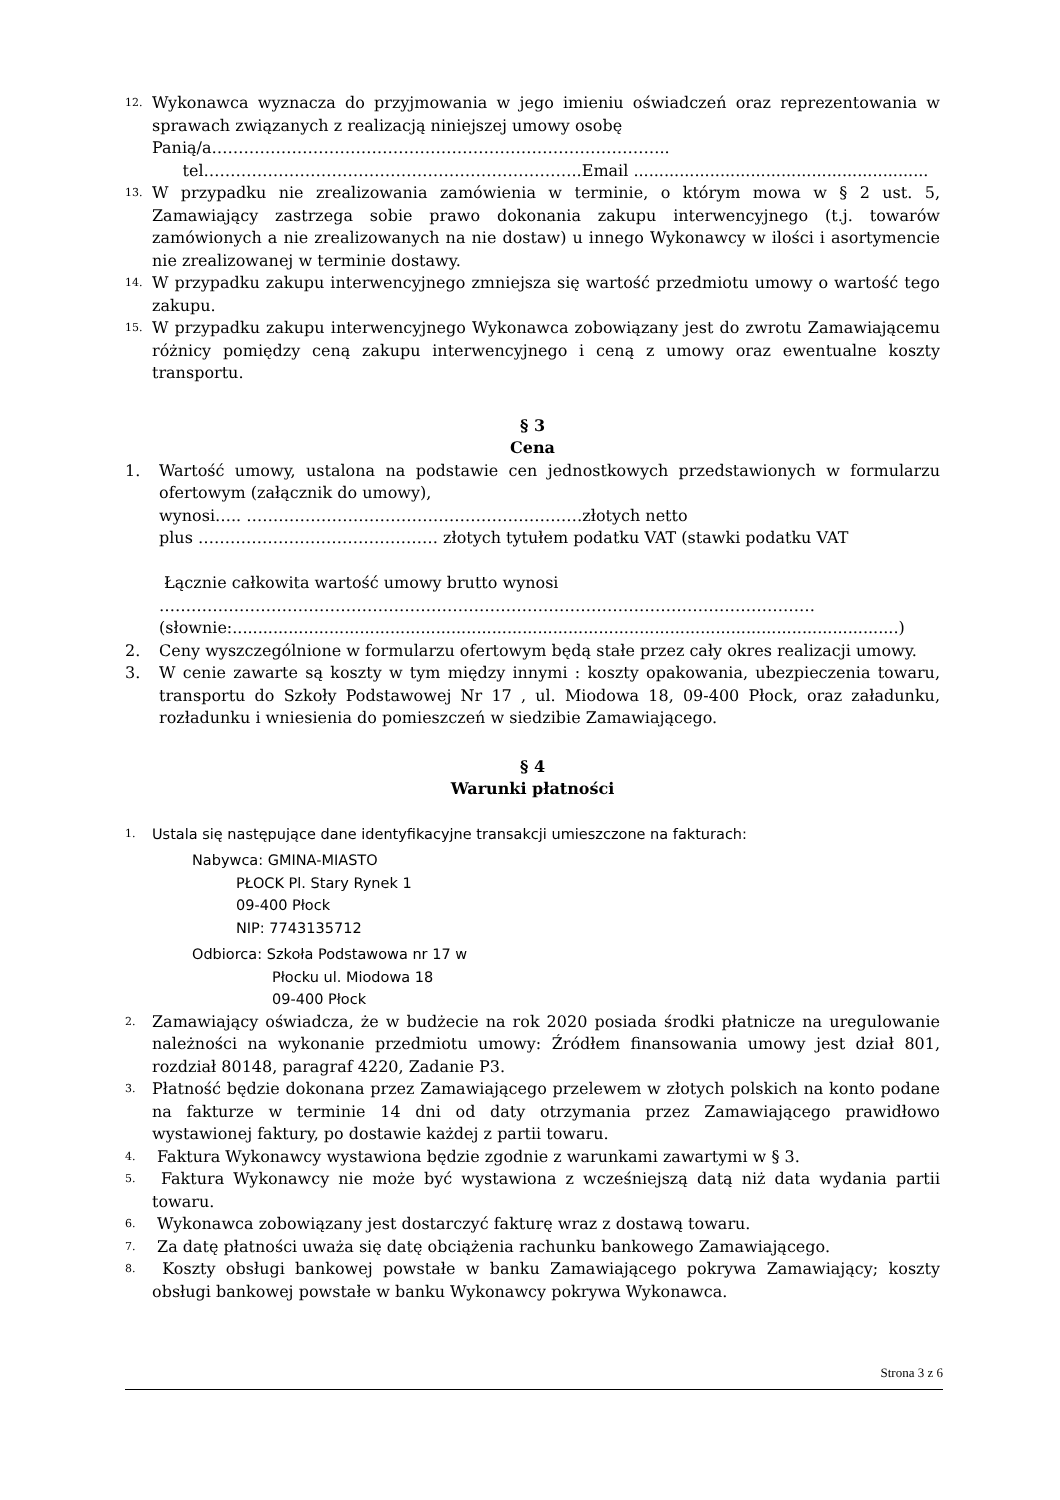12.
Wykonawca wyznacza do przyjmowania w jego imieniu oświadczeń oraz reprezentowania w sprawach związanych z realizacją niniejszej umowy osobę
Panią/a…………………………………………………………………………..
tel……………………………………………………………..Email ..........................................................
13.
W przypadku nie zrealizowania zamówienia w terminie, o którym mowa w § 2 ust. 5, Zamawiający zastrzega sobie prawo dokonania zakupu interwencyjnego (t.j. towarów zamówionych a nie zrealizowanych na nie dostaw) u innego Wykonawcy w ilości i asortymencie nie zrealizowanej w terminie dostawy.
14.
W przypadku zakupu interwencyjnego zmniejsza się wartość przedmiotu umowy o wartość tego zakupu.
15.
W przypadku zakupu interwencyjnego Wykonawca zobowiązany jest do zwrotu Zamawiającemu różnicy pomiędzy ceną zakupu interwencyjnego i ceną z umowy oraz ewentualne koszty transportu.
§ 3
Cena
1. Wartość umowy, ustalona na podstawie cen jednostkowych przedstawionych w formularzu ofertowym (załącznik do umowy),
wynosi….. ………………………………………………………złotych netto
plus ……………………………………… złotych tytułem podatku VAT (stawki podatku VAT
Łącznie całkowita wartość umowy brutto wynosi
……………………………………………………………………………………………………………
(słownie:...................................................................................................................................)
2. Ceny wyszczególnione w formularzu ofertowym będą stałe przez cały okres realizacji umowy.
3. W cenie zawarte są koszty w tym między innymi : koszty opakowania, ubezpieczenia towaru, transportu do Szkoły Podstawowej Nr 17 , ul. Miodowa 18, 09-400 Płock, oraz załadunku, rozładunku i wniesienia do pomieszczeń w siedzibie Zamawiającego.
§ 4
Warunki płatności
1.
Ustala się następujące dane identyfikacyjne transakcji umieszczone na fakturach:
Nabywca: GMINA-MIASTO
PŁOCK Pl. Stary Rynek 1
09-400 Płock
NIP: 7743135712
Odbiorca: Szkoła Podstawowa nr 17 w
Płocku ul. Miodowa 18
09-400 Płock
2.
Zamawiający oświadcza, że w budżecie na rok 2020 posiada środki płatnicze na uregulowanie należności na wykonanie przedmiotu umowy: Źródłem finansowania umowy jest dział 801, rozdział 80148, paragraf 4220, Zadanie P3.
3.
Płatność będzie dokonana przez Zamawiającego przelewem w złotych polskich na konto podane na fakturze w terminie 14 dni od daty otrzymania przez Zamawiającego prawidłowo wystawionej faktury, po dostawie każdej z partii towaru.
4.
Faktura Wykonawcy wystawiona będzie zgodnie z warunkami zawartymi w § 3.
5.
Faktura Wykonawcy nie może być wystawiona z wcześniejszą datą niż data wydania partii towaru.
6.
Wykonawca zobowiązany jest dostarczyć fakturę wraz z dostawą towaru.
7.
Za datę płatności uważa się datę obciążenia rachunku bankowego Zamawiającego.
8.
Koszty obsługi bankowej powstałe w banku Zamawiającego pokrywa Zamawiający; koszty obsługi bankowej powstałe w banku Wykonawcy pokrywa Wykonawca.
Strona 3 z 6